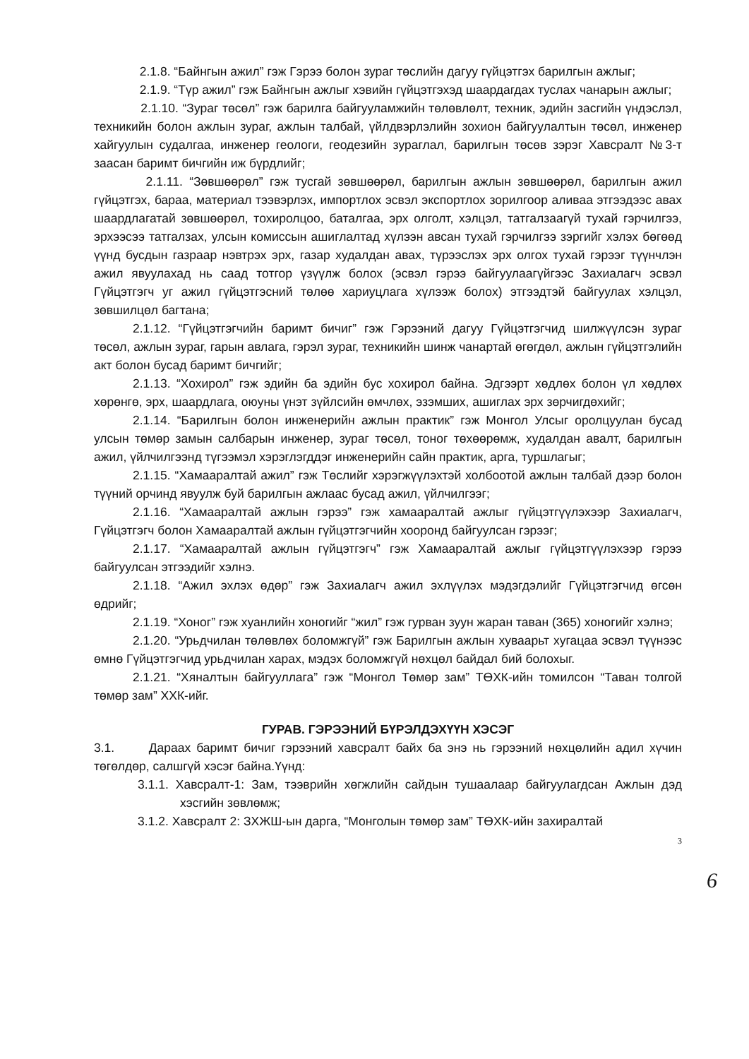2.1.8. “Байнгын ажил” гэж Гэрээ болон зураг төслийн дагуу гүйцэтгэх барилгын ажлыг;
2.1.9. “Түр ажил” гэж Байнгын ажлыг хэвийн гүйцэтгэхэд шаардагдах туслах чанарын ажлыг;
2.1.10. “Зураг төсөл” гэж барилга байгууламжийн төлөвлөлт, техник, эдийн засгийн үндэслэл, техникийн болон ажлын зураг, ажлын талбай, үйлдвэрлэлийн зохион байгуулалтын төсөл, инженер хайгуулын судалгаа, инженер геологи, геодезийн зураглал, барилгын төсөв зэрэг Хавсралт №3-т заасан баримт бичгийн иж бүрдлийг;
2.1.11. “Зөвшөөрөл” гэж тусгай зөвшөөрөл, барилгын ажлын зөвшөөрөл, барилгын ажил гүйцэтгэх, бараа, материал тээвэрлэх, импортлох эсвэл экспортлох зорилгоор аливаа этгээдээс авах шаардлагатай зөвшөөрөл, тохиролцоо, баталгаа, эрх олголт, хэлцэл, татгалзаагүй тухай гэрчилгээ, эрхээсээ татгалзах, улсын комиссын ашиглалтад хүлээн авсан тухай гэрчилгээ зэргийг хэлэх бөгөөд үүнд бусдын газраар нэвтрэх эрх, газар худалдан авах, түрээслэх эрх олгох тухай гэрээг түүнчлэн ажил явуулахад нь саад тотгор үзүүлж болох (эсвэл гэрээ байгуулаагүйгээс Захиалагч эсвэл Гүйцэтгэгч уг ажил гүйцэтгэсний төлөө хариуцлага хүлээж болох) этгээдтэй байгуулах хэлцэл, зөвшилцөл багтана;
2.1.12. “Гүйцэтгэгчийн баримт бичиг” гэж Гэрээний дагуу Гүйцэтгэгчид шилжүүлсэн зураг төсөл, ажлын зураг, гарын авлага, гэрэл зураг, техникийн шинж чанартай өгөгдөл, ажлын гүйцэтгэлийн акт болон бусад баримт бичгийг;
2.1.13. “Хохирол” гэж эдийн ба эдийн бус хохирол байна. Эдгээрт хөдлөх болон үл хөдлөх хөрөнгө, эрх, шаардлага, оюуны үнэт зүйлсийн өмчлөх, эзэмших, ашиглах эрх зөрчигдөхийг;
2.1.14. “Барилгын болон инженерийн ажлын практик” гэж Монгол Улсыг оролцуулан бусад улсын төмөр замын салбарын инженер, зураг төсөл, тоног төхөөрөмж, худалдан авалт, барилгын ажил, үйлчилгээнд түгээмэл хэрэглэгддэг инженерийн сайн практик, арга, туршлагыг;
2.1.15. “Хамааралтай ажил” гэж Төслийг хэрэгжүүлэхтэй холбоотой ажлын талбай дээр болон түүний орчинд явуулж буй барилгын ажлаас бусад ажил, үйлчилгээг;
2.1.16. “Хамааралтай ажлын гэрээ” гэж хамааралтай ажлыг гүйцэтгүүлэхээр Захиалагч, Гүйцэтгэгч болон Хамааралтай ажлын гүйцэтгэгчийн хооронд байгуулсан гэрээг;
2.1.17. “Хамааралтай ажлын гүйцэтгэгч” гэж Хамааралтай ажлыг гүйцэтгүүлэхээр гэрээ байгуулсан этгээдийг хэлнэ.
2.1.18. “Ажил эхлэх өдөр” гэж Захиалагч ажил эхлүүлэх мэдэгдэлийг Гүйцэтгэгчид өгсөн өдрийг;
2.1.19. “Хоног” гэж хуанлийн хоногийг “жил” гэж гурван зуун жаран таван (365) хоногийг хэлнэ;
2.1.20. “Урьдчилан төлөвлөх боломжгүй” гэж Барилгын ажлын хуваарьт хугацаа эсвэл түүнээс өмнө Гүйцэтгэгчид урьдчилан харах, мэдэх боломжгүй нөхцөл байдал бий болохыг.
2.1.21. “Хяналтын байгууллага” гэж “Монгол Төмөр зам” ТӨХК-ийн томилсон “Таван толгой төмөр зам” ХХК-ийг.
ГУРАВ. ГЭРЭЭНИЙ БҮРЭЛДЭХҮҮН ХЭСЭГ
3.1. Дараах баримт бичиг гэрээний хавсралт байх ба энэ нь гэрээний нөхцөлийн адил хүчин төгөлдөр, салшгүй хэсэг байна.Үүнд:
3.1.1. Хавсралт-1: Зам, тээврийн хөгжлийн сайдын тушаалаар байгуулагдсан Ажлын дэд хэсгийн зөвлөмж;
3.1.2. Хавсралт 2: ЗХЖШ-ын дарга, “Монголын төмөр зам” ТӨХК-ийн захиралтай
3
6